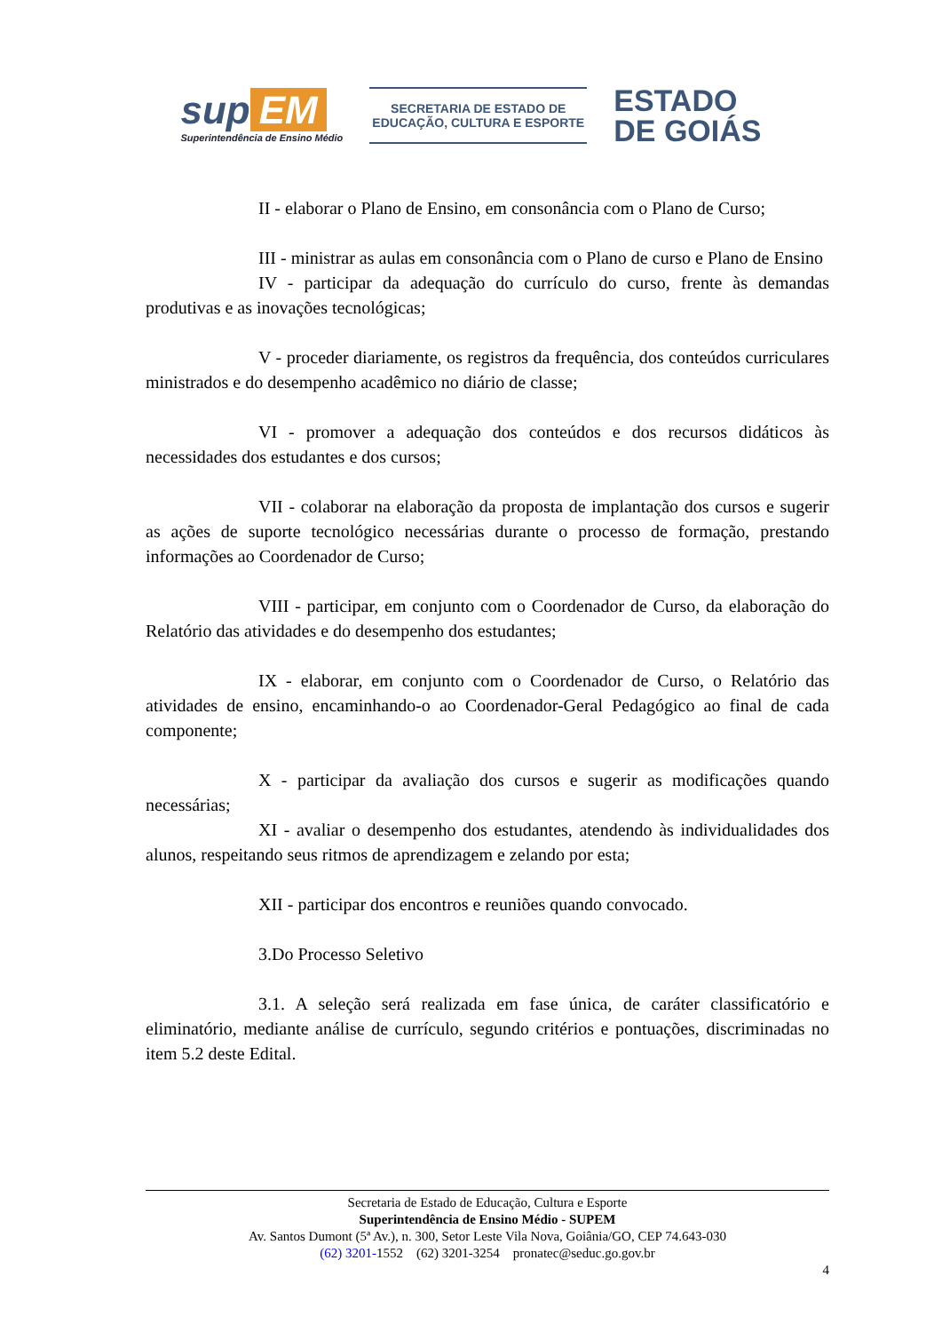sup EM
Superintendência de Ensino Médio
SECRETARIA DE ESTADO DE
EDUCAÇÃO, CULTURA E ESPORTE
ESTADO
DE GOIÁS
II - elaborar o Plano de Ensino, em consonância com o Plano de Curso;
III - ministrar as aulas em consonância com o Plano de curso e Plano de Ensino
IV - participar da adequação do currículo do curso, frente às demandas produtivas e as inovações tecnológicas;
V - proceder diariamente, os registros da frequência, dos conteúdos curriculares ministrados e do desempenho acadêmico no diário de classe;
VI - promover a adequação dos conteúdos e dos recursos didáticos às necessidades dos estudantes e dos cursos;
VII - colaborar na elaboração da proposta de implantação dos cursos e sugerir as ações de suporte tecnológico necessárias durante o processo de formação, prestando informações ao Coordenador de Curso;
VIII - participar, em conjunto com o Coordenador de Curso, da elaboração do Relatório das atividades e do desempenho dos estudantes;
IX - elaborar, em conjunto com o Coordenador de Curso, o Relatório das atividades de ensino, encaminhando-o ao Coordenador-Geral Pedagógico ao final de cada componente;
X - participar da avaliação dos cursos e sugerir as modificações quando necessárias;
XI - avaliar o desempenho dos estudantes, atendendo às individualidades dos alunos, respeitando seus ritmos de aprendizagem e zelando por esta;
XII - participar dos encontros e reuniões quando convocado.
3.Do Processo Seletivo
3.1. A seleção será realizada em fase única, de caráter classificatório e eliminatório, mediante análise de currículo, segundo critérios e pontuações, discriminadas no item 5.2 deste Edital.
Secretaria de Estado de Educação, Cultura e Esporte
Superintendência de Ensino Médio - SUPEM
Av. Santos Dumont (5ª Av.), n. 300, Setor Leste Vila Nova, Goiânia/GO, CEP 74.643-030
(62) 3201-1552 (62) 3201-3254 pronatec@seduc.go.gov.br
4